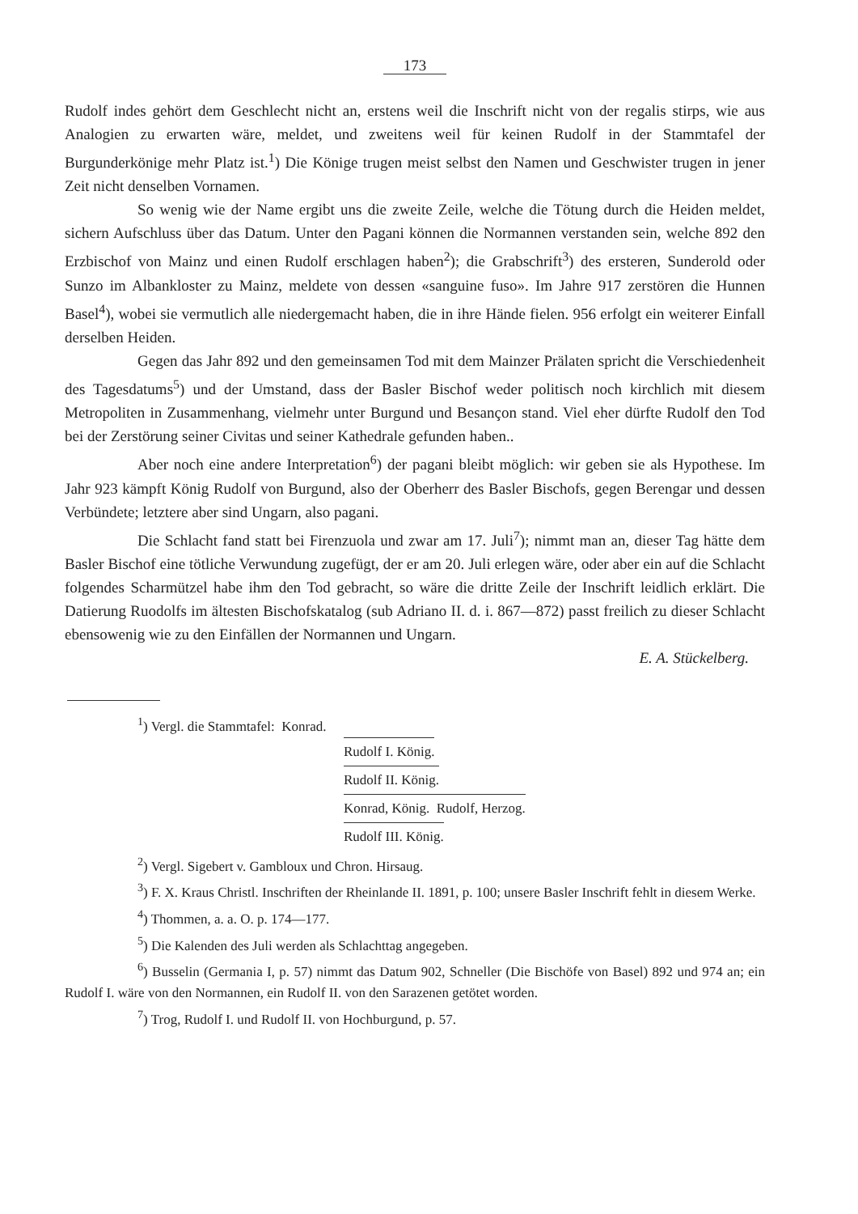173
Rudolf indes gehört dem Geschlecht nicht an, erstens weil die Inschrift nicht von der regalis stirps, wie aus Analogien zu erwarten wäre, meldet, und zweitens weil für keinen Rudolf in der Stammtafel der Burgunderkönige mehr Platz ist.<sup>1</sup>) Die Könige trugen meist selbst den Namen und Geschwister trugen in jener Zeit nicht denselben Vornamen.
So wenig wie der Name ergibt uns die zweite Zeile, welche die Tötung durch die Heiden meldet, sichern Aufschluss über das Datum. Unter den Pagani können die Normannen verstanden sein, welche 892 den Erzbischof von Mainz und einen Rudolf erschlagen haben<sup>2</sup>); die Grabschrift<sup>3</sup>) des ersteren, Sunderold oder Sunzo im Albankloster zu Mainz, meldete von dessen «sanguine fuso». Im Jahre 917 zerstören die Hunnen Basel<sup>4</sup>), wobei sie vermutlich alle niedergemacht haben, die in ihre Hände fielen. 956 erfolgt ein weiterer Einfall derselben Heiden.
Gegen das Jahr 892 und den gemeinsamen Tod mit dem Mainzer Prälaten spricht die Verschiedenheit des Tagesdatums<sup>5</sup>) und der Umstand, dass der Basler Bischof weder politisch noch kirchlich mit diesem Metropoliten in Zusammenhang, vielmehr unter Burgund und Besançon stand. Viel eher dürfte Rudolf den Tod bei der Zerstörung seiner Civitas und seiner Kathedrale gefunden haben..
Aber noch eine andere Interpretation<sup>6</sup>) der pagani bleibt möglich: wir geben sie als Hypothese. Im Jahr 923 kämpft König Rudolf von Burgund, also der Oberherr des Basler Bischofs, gegen Berengar und dessen Verbündete; letztere aber sind Ungarn, also pagani.
Die Schlacht fand statt bei Firenzuola und zwar am 17. Juli<sup>7</sup>); nimmt man an, dieser Tag hätte dem Basler Bischof eine tötliche Verwundung zugefügt, der er am 20. Juli erlegen wäre, oder aber ein auf die Schlacht folgendes Scharmützel habe ihm den Tod gebracht, so wäre die dritte Zeile der Inschrift leidlich erklärt. Die Datierung Ruodolfs im ältesten Bischofskatalog (sub Adriano II. d. i. 867—872) passt freilich zu dieser Schlacht ebensowenig wie zu den Einfällen der Normannen und Ungarn.
E. A. Stückelberg.
<sup>1</sup>) Vergl. die Stammtafel: Konrad.
Rudolf I. König.
Rudolf II. König.
Konrad, König. Rudolf, Herzog.
Rudolf III. König.
<sup>2</sup>) Vergl. Sigebert v. Gambloux und Chron. Hirsaug.
<sup>3</sup>) F. X. Kraus Christl. Inschriften der Rheinlande II. 1891, p. 100; unsere Basler Inschrift fehlt in diesem Werke.
<sup>4</sup>) Thommen, a. a. O. p. 174—177.
<sup>5</sup>) Die Kalenden des Juli werden als Schlachttag angegeben.
<sup>6</sup>) Busselin (Germania I, p. 57) nimmt das Datum 902, Schneller (Die Bischöfe von Basel) 892 und 974 an; ein Rudolf I. wäre von den Normannen, ein Rudolf II. von den Sarazenen getötet worden.
<sup>7</sup>) Trog, Rudolf I. und Rudolf II. von Hochburgund, p. 57.